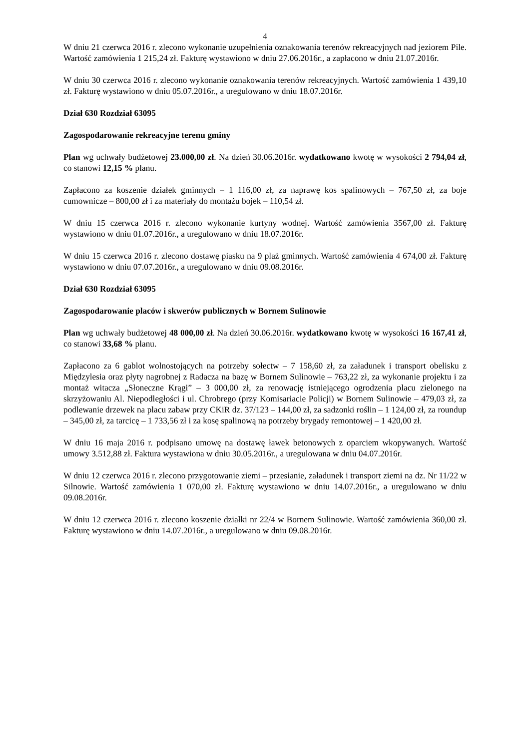4
W dniu 21 czerwca 2016 r. zlecono wykonanie uzupełnienia oznakowania terenów rekreacyjnych nad jeziorem Pile. Wartość zamówienia 1 215,24 zł. Fakturę wystawiono w dniu 27.06.2016r., a zapłacono w dniu 21.07.2016r.
W dniu 30 czerwca 2016 r. zlecono wykonanie oznakowania terenów rekreacyjnych. Wartość zamówienia 1 439,10 zł. Fakturę wystawiono w dniu 05.07.2016r., a uregulowano w dniu 18.07.2016r.
Dział 630 Rozdział 63095
Zagospodarowanie rekreacyjne terenu gminy
Plan wg uchwały budżetowej 23.000,00 zł. Na dzień 30.06.2016r. wydatkowano kwotę w wysokości 2 794,04 zł, co stanowi 12,15 % planu.
Zapłacono za koszenie działek gminnych – 1 116,00 zł, za naprawę kos spalinowych – 767,50 zł, za boje cumownicze – 800,00 zł i za materiały do montażu bojek – 110,54 zł.
W dniu 15 czerwca 2016 r. zlecono wykonanie kurtyny wodnej. Wartość zamówienia 3567,00 zł. Fakturę wystawiono w dniu 01.07.2016r., a uregulowano w dniu 18.07.2016r.
W dniu 15 czerwca 2016 r. zlecono dostawę piasku na 9 plaż gminnych. Wartość zamówienia 4 674,00 zł. Fakturę wystawiono w dniu 07.07.2016r., a uregulowano w dniu 09.08.2016r.
Dział 630 Rozdział 63095
Zagospodarowanie placów i skwerów publicznych w Bornem Sulinowie
Plan wg uchwały budżetowej 48 000,00 zł. Na dzień 30.06.2016r. wydatkowano kwotę w wysokości 16 167,41 zł, co stanowi 33,68 % planu.
Zapłacono za 6 gablot wolnostojących na potrzeby sołectw – 7 158,60 zł, za załadunek i transport obelisku z Międzylesia oraz płyty nagrobnej z Radacza na bazę w Bornem Sulinowie – 763,22 zł, za wykonanie projektu i za montaż witacza „Słoneczne Krągi” – 3 000,00 zł, za renowację istniejącego ogrodzenia placu zielonego na skrzyżowaniu Al. Niepodległości i ul. Chrobrego (przy Komisariacie Policji) w Bornem Sulinowie – 479,03 zł, za podlewanie drzewek na placu zabaw przy CKiR dz. 37/123 – 144,00 zł, za sadzonki roślin – 1 124,00 zł, za roundup – 345,00 zł, za tarcicę – 1 733,56 zł i za kosę spalinową na potrzeby brygady remontowej – 1 420,00 zł.
W dniu 16 maja 2016 r. podpisano umowę na dostawę ławek betonowych z oparciem wkopywanych. Wartość umowy 3.512,88 zł. Faktura wystawiona w dniu 30.05.2016r., a uregulowana w dniu 04.07.2016r.
W dniu 12 czerwca 2016 r. zlecono przygotowanie ziemi – przesianie, załadunek i transport ziemi na dz. Nr 11/22 w Silnowie. Wartość zamówienia 1 070,00 zł. Fakturę wystawiono w dniu 14.07.2016r., a uregulowano w dniu 09.08.2016r.
W dniu 12 czerwca 2016 r. zlecono koszenie działki nr 22/4 w Bornem Sulinowie. Wartość zamówienia 360,00 zł. Fakturę wystawiono w dniu 14.07.2016r., a uregulowano w dniu 09.08.2016r.